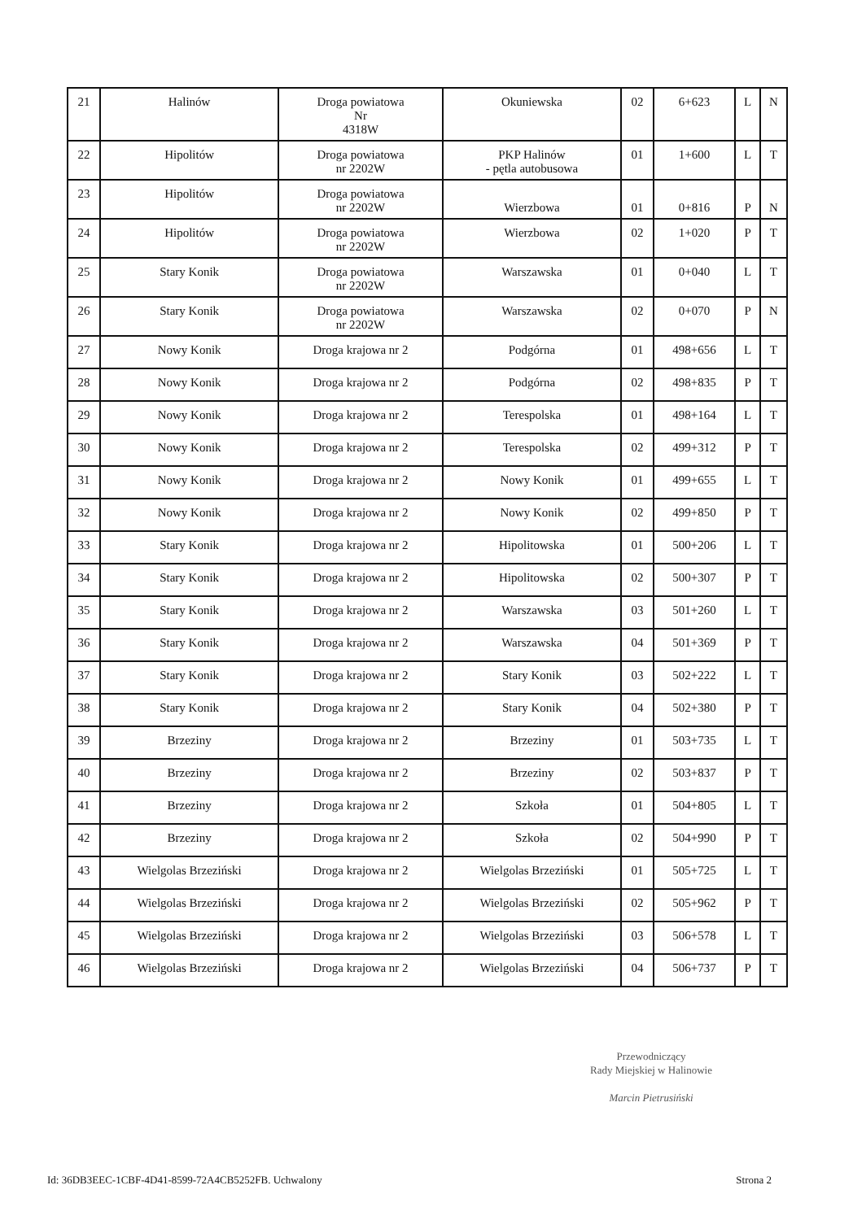| 21 | Halinów | Droga powiatowa Nr 4318W | Okuniewska | 02 | 6+623 | L | N |
| 22 | Hipolitów | Droga powiatowa nr 2202W | PKP Halinów - pętla autobusowa | 01 | 1+600 | L | T |
| 23 | Hipolitów | Droga powiatowa nr 2202W | Wierzbowa | 01 | 0+816 | P | N |
| 24 | Hipolitów | Droga powiatowa nr 2202W | Wierzbowa | 02 | 1+020 | P | T |
| 25 | Stary Konik | Droga powiatowa nr 2202W | Warszawska | 01 | 0+040 | L | T |
| 26 | Stary Konik | Droga powiatowa nr 2202W | Warszawska | 02 | 0+070 | P | N |
| 27 | Nowy Konik | Droga krajowa nr 2 | Podgórna | 01 | 498+656 | L | T |
| 28 | Nowy Konik | Droga krajowa nr 2 | Podgórna | 02 | 498+835 | P | T |
| 29 | Nowy Konik | Droga krajowa nr 2 | Terespolska | 01 | 498+164 | L | T |
| 30 | Nowy Konik | Droga krajowa nr 2 | Terespolska | 02 | 499+312 | P | T |
| 31 | Nowy Konik | Droga krajowa nr 2 | Nowy Konik | 01 | 499+655 | L | T |
| 32 | Nowy Konik | Droga krajowa nr 2 | Nowy Konik | 02 | 499+850 | P | T |
| 33 | Stary Konik | Droga krajowa nr 2 | Hipolitowska | 01 | 500+206 | L | T |
| 34 | Stary Konik | Droga krajowa nr 2 | Hipolitowska | 02 | 500+307 | P | T |
| 35 | Stary Konik | Droga krajowa nr 2 | Warszawska | 03 | 501+260 | L | T |
| 36 | Stary Konik | Droga krajowa nr 2 | Warszawska | 04 | 501+369 | P | T |
| 37 | Stary Konik | Droga krajowa nr 2 | Stary Konik | 03 | 502+222 | L | T |
| 38 | Stary Konik | Droga krajowa nr 2 | Stary Konik | 04 | 502+380 | P | T |
| 39 | Brzeziny | Droga krajowa nr 2 | Brzeziny | 01 | 503+735 | L | T |
| 40 | Brzeziny | Droga krajowa nr 2 | Brzeziny | 02 | 503+837 | P | T |
| 41 | Brzeziny | Droga krajowa nr 2 | Szkoła | 01 | 504+805 | L | T |
| 42 | Brzeziny | Droga krajowa nr 2 | Szkoła | 02 | 504+990 | P | T |
| 43 | Wielgolas Brzeziński | Droga krajowa nr 2 | Wielgolas Brzeziński | 01 | 505+725 | L | T |
| 44 | Wielgolas Brzeziński | Droga krajowa nr 2 | Wielgolas Brzeziński | 02 | 505+962 | P | T |
| 45 | Wielgolas Brzeziński | Droga krajowa nr 2 | Wielgolas Brzeziński | 03 | 506+578 | L | T |
| 46 | Wielgolas Brzeziński | Droga krajowa nr 2 | Wielgolas Brzeziński | 04 | 506+737 | P | T |
Przewodniczący
Rady Miejskiej w Halinowie
Marcin Pietrusiński
Id: 36DB3EEC-1CBF-4D41-8599-72A4CB5252FB. Uchwalony Strona 2